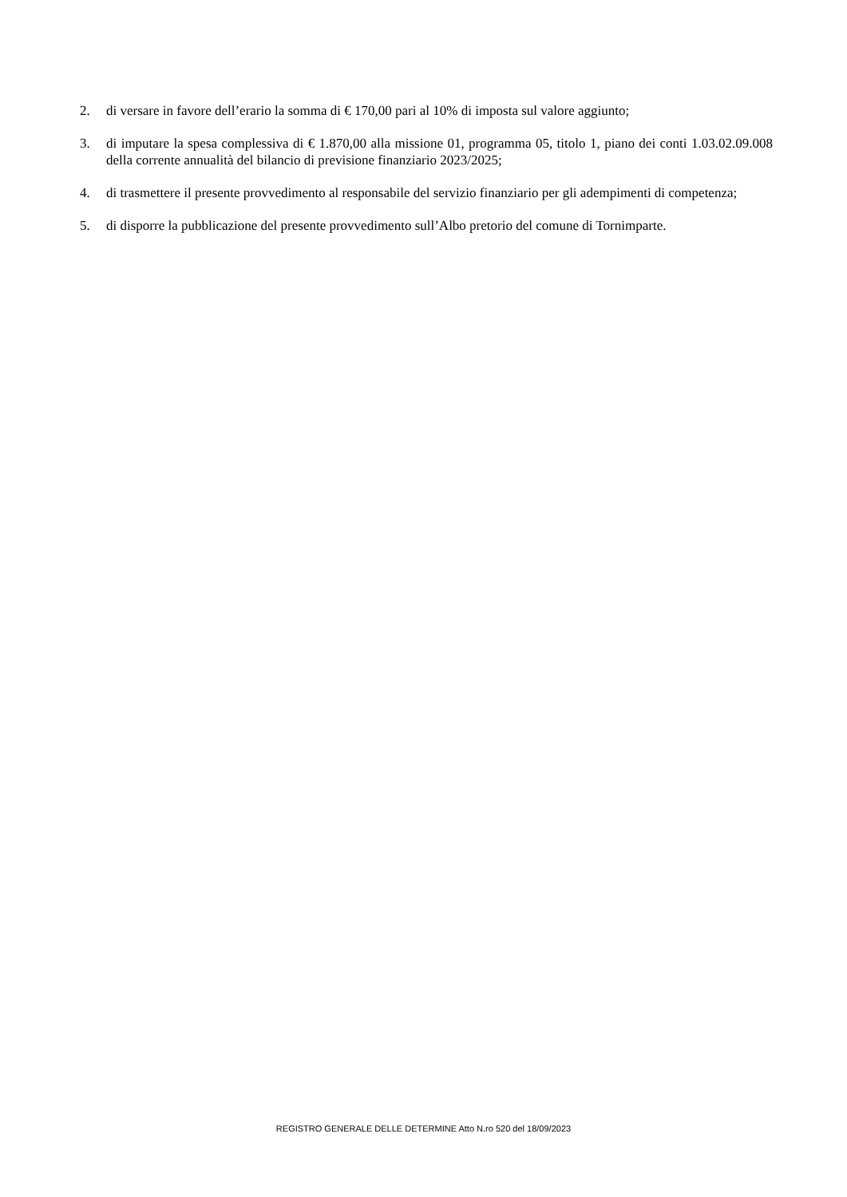2. di versare in favore dell’erario la somma di € 170,00 pari al 10% di imposta sul valore aggiunto;
3. di imputare la spesa complessiva di € 1.870,00 alla missione 01, programma 05, titolo 1, piano dei conti 1.03.02.09.008 della corrente annualità del bilancio di previsione finanziario 2023/2025;
4. di trasmettere il presente provvedimento al responsabile del servizio finanziario per gli adempimenti di competenza;
5. di disporre la pubblicazione del presente provvedimento sull’Albo pretorio del comune di Tornimparte.
REGISTRO GENERALE DELLE DETERMINE Atto N.ro 520 del 18/09/2023